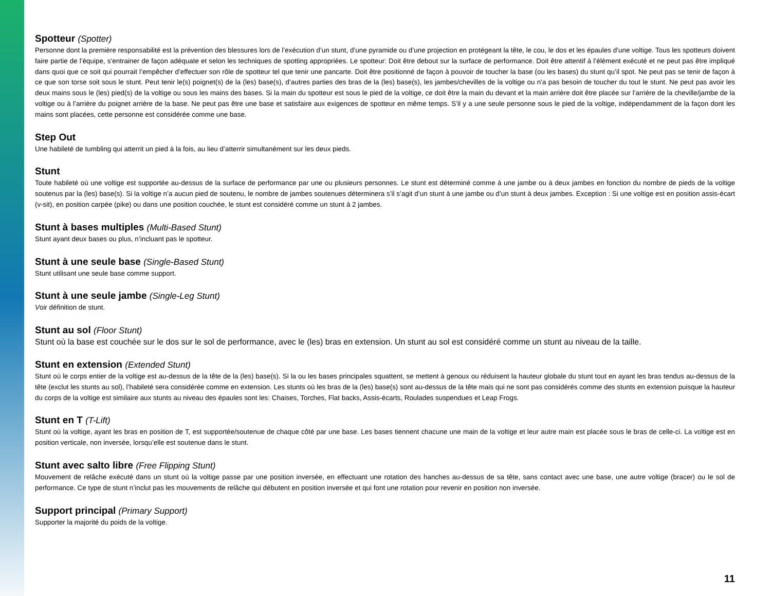Spotteur (Spotter)
Personne dont la première responsabilité est la prévention des blessures lors de l’exécution d’un stunt, d’une pyramide ou d’une projection en protégeant la tête, le cou, le dos et les épaules d’une voltige. Tous les spotteurs doivent faire partie de l’équipe, s’entrainer de façon adéquate et selon les techniques de spotting appropriées. Le spotteur: Doit être debout sur la surface de performance. Doit être attentif à l’élément exécuté et ne peut pas être impliqué dans quoi que ce soit qui pourrait l’empêcher d’effectuer son rôle de spotteur tel que tenir une pancarte. Doit être positionné de façon à pouvoir de toucher la base (ou les bases) du stunt qu’il spot. Ne peut pas se tenir de façon à ce que son torse soit sous le stunt. Peut tenir le(s) poignet(s) de la (les) base(s), d’autres parties des bras de la (les) base(s), les jambes/chevilles de la voltige ou n’a pas besoin de toucher du tout le stunt. Ne peut pas avoir les deux mains sous le (les) pied(s) de la voltige ou sous les mains des bases. Si la main du spotteur est sous le pied de la voltige, ce doit être la main du devant et la main arrière doit être placée sur l’arrière de la cheville/jambe de la voltige ou à l’arrière du poignet arrière de la base. Ne peut pas être une base et satisfaire aux exigences de spotteur en même temps. S’il y a une seule personne sous le pied de la voltige, indépendamment de la façon dont les mains sont placées, cette personne est considérée comme une base.
Step Out
Une habileté de tumbling qui atterrit un pied à la fois, au lieu d’atterrir simultanément sur les deux pieds.
Stunt
Toute habileté où une voltige est supportée au-dessus de la surface de performance par une ou plusieurs personnes. Le stunt est déterminé comme à une jambe ou à deux jambes en fonction du nombre de pieds de la voltige soutenus par la (les) base(s). Si la voltige n’a aucun pied de soutenu, le nombre de jambes soutenues déterminera s’il s’agit d’un stunt à une jambe ou d’un stunt à deux jambes. Exception : Si une voltige est en position assis-écart (v-sit), en position carpée (pike) ou dans une position couchée, le stunt est considéré comme un stunt à 2 jambes.
Stunt à bases multiples (Multi-Based Stunt)
Stunt ayant deux bases ou plus, n’incluant pas le spotteur.
Stunt à une seule base (Single-Based Stunt)
Stunt utilisant une seule base comme support.
Stunt à une seule jambe (Single-Leg Stunt)
Voir définition de stunt.
Stunt au sol (Floor Stunt)
Stunt où la base est couchée sur le dos sur le sol de performance, avec le (les) bras en extension. Un stunt au sol est considéré comme un stunt au niveau de la taille.
Stunt en extension (Extended Stunt)
Stunt où le corps entier de la voltige est au-dessus de la tête de la (les) base(s). Si la ou les bases principales squattent, se mettent à genoux ou réduisent la hauteur globale du stunt tout en ayant les bras tendus au-dessus de la tête (exclut les stunts au sol), l’habileté sera considérée comme en extension. Les stunts où les bras de la (les) base(s) sont au-dessus de la tête mais qui ne sont pas considérés comme des stunts en extension puisque la hauteur du corps de la voltige est similaire aux stunts au niveau des épaules sont les: Chaises, Torches, Flat backs, Assis-écarts, Roulades suspendues et Leap Frogs.
Stunt en T (T-Lift)
Stunt où la voltige, ayant les bras en position de T, est supportée/soutenue de chaque côté par une base. Les bases tiennent chacune une main de la voltige et leur autre main est placée sous le bras de celle-ci. La voltige est en position verticale, non inversée, lorsqu’elle est soutenue dans le stunt.
Stunt avec salto libre (Free Flipping Stunt)
Mouvement de relâche exécuté dans un stunt où la voltige passe par une position inversée, en effectuant une rotation des hanches au-dessus de sa tête, sans contact avec une base, une autre voltige (bracer) ou le sol de performance. Ce type de stunt n’inclut pas les mouvements de relâche qui débutent en position inversée et qui font une rotation pour revenir en position non inversée.
Support principal (Primary Support)
Supporter la majorité du poids de la voltige.
11